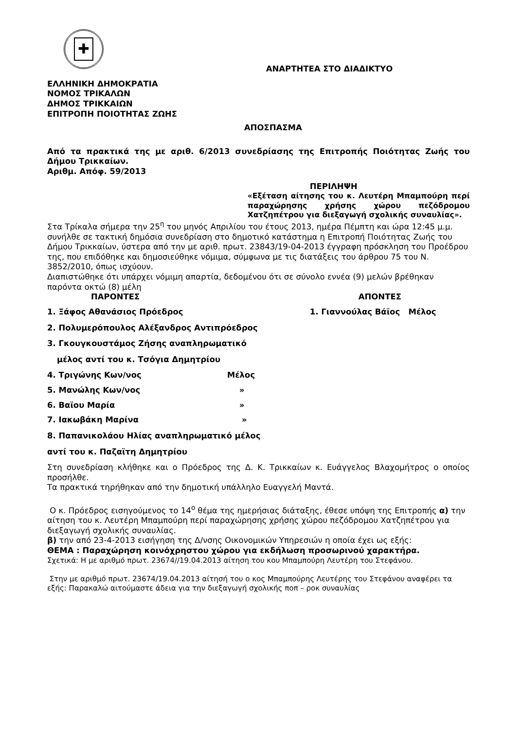✚
ΑΝΑΡΤΗΤΕΑ ΣΤΟ ΔΙΑΔΙΚΤΥΟ
ΕΛΛΗΝΙΚΗ ΔΗΜΟΚΡΑΤΙΑ
ΝΟΜΟΣ ΤΡΙΚΑΛΩΝ
ΔΗΜΟΣ ΤΡΙΚΚΑΙΩΝ
ΕΠΙΤΡΟΠΗ ΠΟΙΟΤΗΤΑΣ ΖΩΗΣ
ΑΠΟΣΠΑΣΜΑ
Από τα πρακτικά της με αριθ. 6/2013 συνεδρίασης της Επιτροπής Ποιότητας Ζωής του Δήμου Τρικκαίων.
Αριθμ. Απόφ. 59/2013
ΠΕΡΙΛΗΨΗ
«Εξέταση αίτησης του κ. Λευτέρη Μπαμπούρη περί παραχώρησης χρήσης χώρου πεζόδρομου Χατζηπέτρου για διεξαγωγή σχολικής συναυλίας».
Στα Τρίκαλα σήμερα την 25<sup>η</sup> του μηνός Απριλίου του έτους 2013, ημέρα Πέμπτη και ώρα 12:45 μ.μ. συνήλθε σε τακτική δημόσια συνεδρίαση στο δημοτικό κατάστημα η Επιτροπή Ποιότητας Ζωής του Δήμου Τρικκαίων, ύστερα από την με αριθ. πρωτ. 23843/19-04-2013 έγγραφη πρόσκληση του Προέδρου της, που επιδόθηκε και δημοσιεύθηκε νόμιμα, σύμφωνα με τις διατάξεις του άρθρου 75 του Ν. 3852/2010, όπως ισχύουν.
Διαπιστώθηκε ότι υπάρχει νόμιμη απαρτία, δεδομένου ότι σε σύνολο εννέα (9) μελών βρέθηκαν παρόντα οκτώ (8) μέλη
ΠΑΡΟΝΤΕΣ ΑΠΟΝΤΕΣ
1. Ξάφος Αθανάσιος Πρόεδρος 1. Γιαννούλας Βάϊος Μέλος
2. Πολυμερόπουλος Αλέξανδρος Αντιπρόεδρος
3. Γκουγκουστάμος Ζήσης αναπληρωματικό
μέλος αντί του κ. Τσόγια Δημητρίου
4. Τριγώνης Κων/νος Μέλος
5. Μανώλης Κων/νος »
6. Βαϊου Μαρία »
7. Ιακωβάκη Μαρίνα »
8. Παπανικολάου Ηλίας αναπληρωματικό μέλος
αντί του κ. Παζαϊτη Δημητρίου
Στη συνεδρίαση κλήθηκε και ο Πρόεδρος της Δ. Κ. Τρικκαίων κ. Ευάγγελος Βλαχομήτρος ο οποίος προσήλθε.
Τα πρακτικά τηρήθηκαν από την δημοτική υπάλληλο Ευαγγελή Μαντά.
Ο κ. Πρόεδρος εισηγούμενος το 14<sup>ο</sup> θέμα της ημερήσιας διάταξης, έθεσε υπόψη της Επιτροπής α) την αίτηση του κ. Λευτέρη Μπαμπούρη περί παραχώρησης χρήσης χώρου πεζόδρομου Χατζηπέτρου για διεξαγωγή σχολικής συναυλίας.
β) την από 23-4-2013 εισήγηση της Δ/νσης Οικονομικών Υπηρεσιών η οποία έχει ως εξής:
ΘΕΜΑ : Παραχώρηση κοινόχρηστου χώρου για εκδήλωση προσωρινού χαρακτήρα.
Σχετικά: Η με αριθμό πρωτ. 23674//19.04.2013 αίτηση του κου Μπαμπούρη Λευτέρη του Στεφάνου.
Στην με αριθμό πρωτ. 23674/19.04.2013 αίτησή του ο κος Μπαμπούρης Λευτέρης του Στεφάνου αναφέρει τα εξής: Παρακαλώ αιτούμαστε άδεια για την διεξαγωγή σχολικής ποπ – ροκ συναυλίας